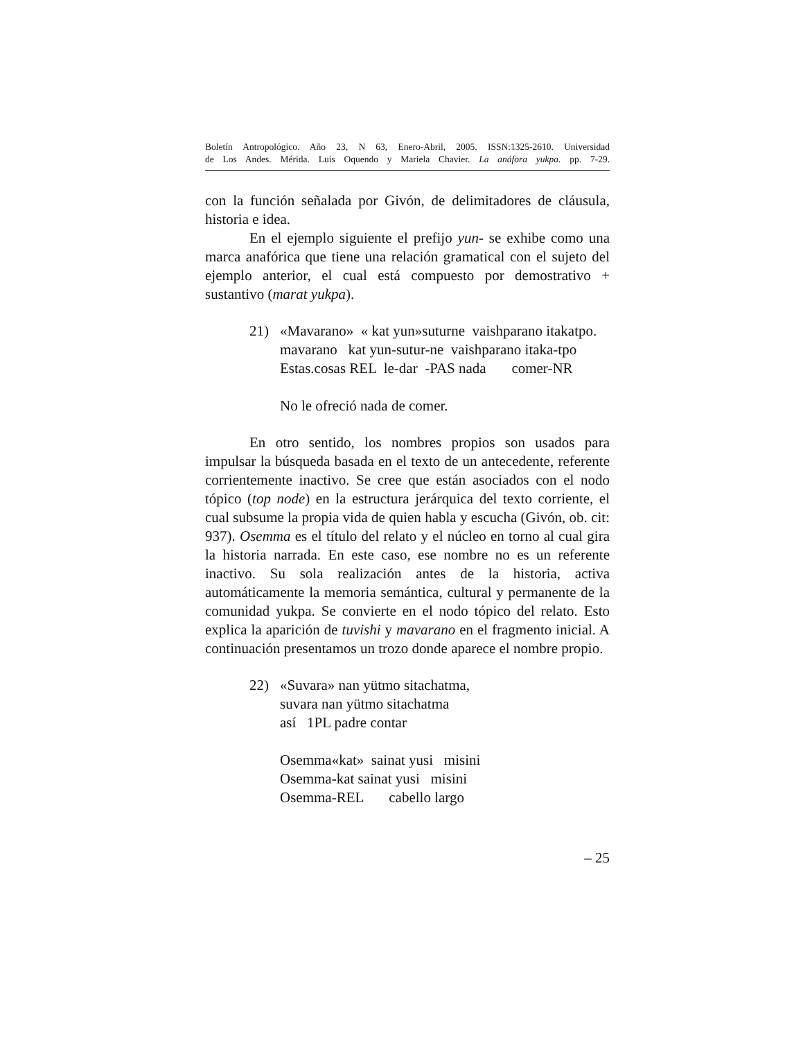Boletín Antropológico. Año 23, N 63, Enero-Abril, 2005. ISSN:1325-2610. Universidad
de Los Andes. Mérida. Luis Oquendo y Mariela Chavier. La anáfora yukpa. pp. 7-29.
con la función señalada por Givón, de delimitadores de cláusula, historia e idea.
En el ejemplo siguiente el prefijo yun- se exhibe como una marca anafórica que tiene una relación gramatical con el sujeto del ejemplo anterior, el cual está compuesto por demostrativo + sustantivo (marat yukpa).
21) «Mavarano» « kat yun»suturne vaishparano itakatpo. mavarano kat yun-sutur-ne vaishparano itaka-tpo Estas.cosas REL le-dar -PAS nada comer-NR No le ofreció nada de comer.
En otro sentido, los nombres propios son usados para impulsar la búsqueda basada en el texto de un antecedente, referente corrientemente inactivo. Se cree que están asociados con el nodo tópico (top node) en la estructura jerárquica del texto corriente, el cual subsume la propia vida de quien habla y escucha (Givón, ob. cit: 937). Osemma es el título del relato y el núcleo en torno al cual gira la historia narrada. En este caso, ese nombre no es un referente inactivo. Su sola realización antes de la historia, activa automáticamente la memoria semántica, cultural y permanente de la comunidad yukpa. Se convierte en el nodo tópico del relato. Esto explica la aparición de tuvishi y mavarano en el fragmento inicial. A continuación presentamos un trozo donde aparece el nombre propio.
22) «Suvara» nan yütmo sitachatma, suvara nan yütmo sitachatma así 1PL padre contar Osemma«kat» sainat yusi misini Osemma-kat sainat yusi misini Osemma-REL cabello largo
– 25